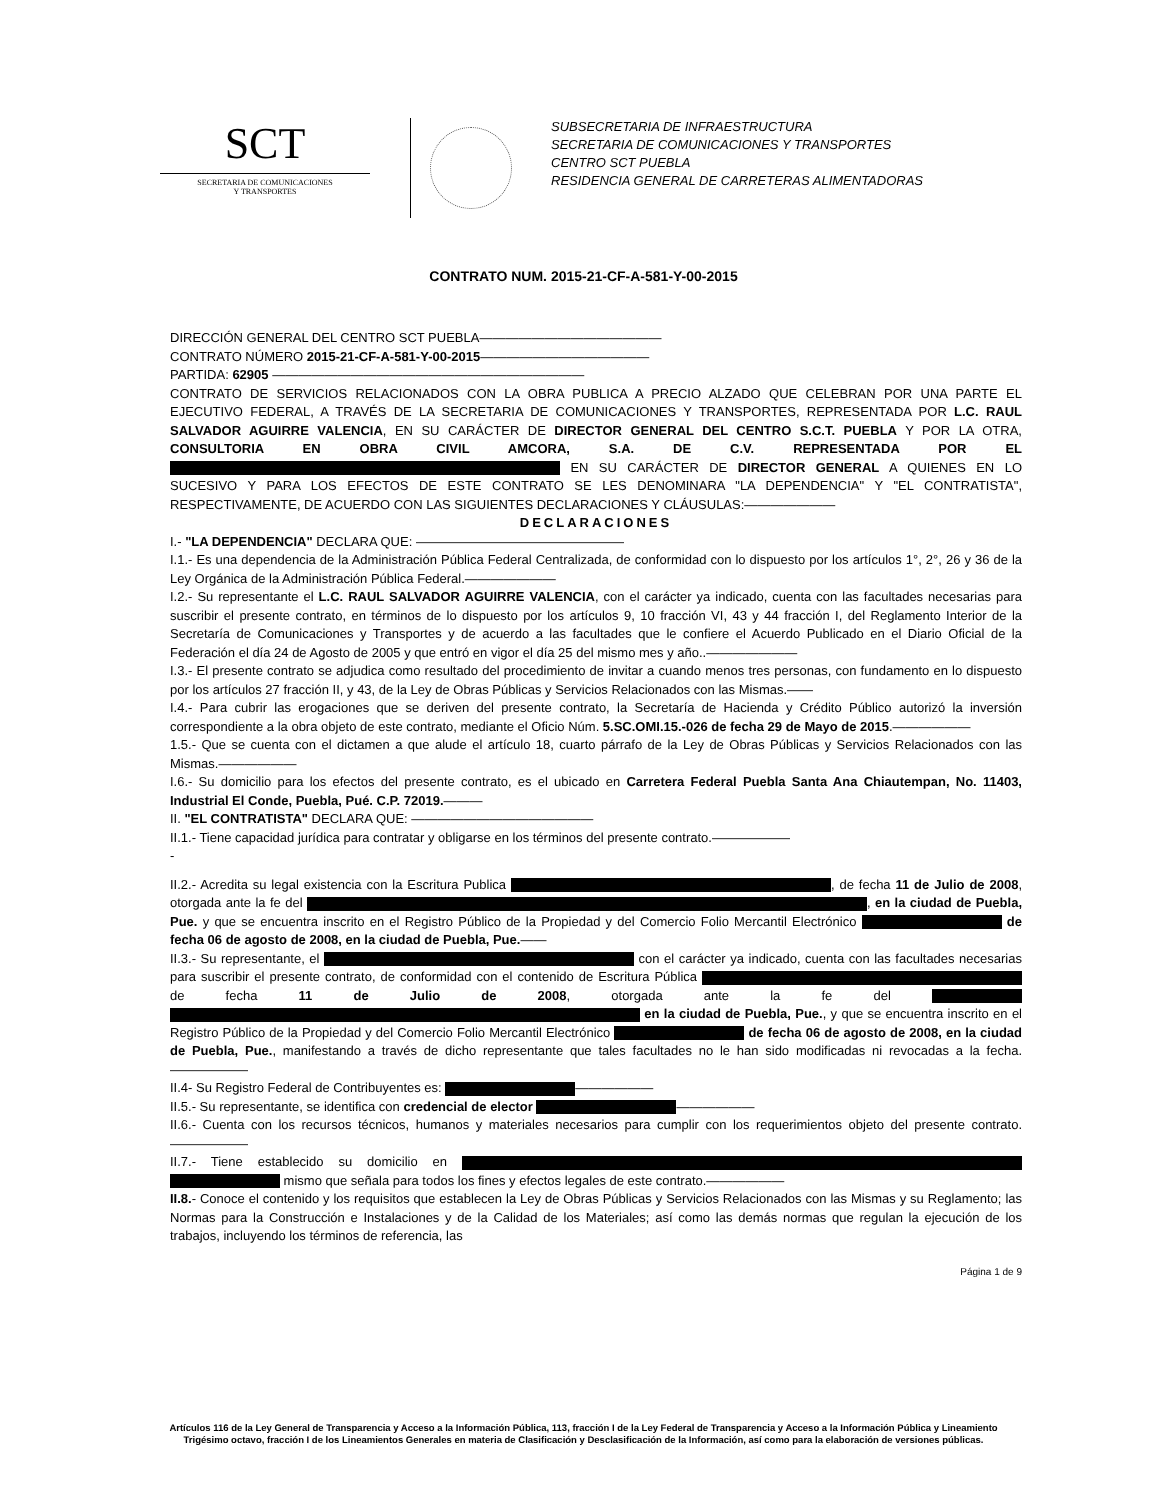SCT
SECRETARIA DE COMUNICACIONES
Y TRANSPORTES
SUBSECRETARIA DE INFRAESTRUCTURA
SECRETARIA DE COMUNICACIONES Y TRANSPORTES
CENTRO SCT PUEBLA
RESIDENCIA GENERAL DE CARRETERAS ALIMENTADORAS
CONTRATO NUM. 2015-21-CF-A-581-Y-00-2015
DIRECCIÓN GENERAL DEL CENTRO SCT PUEBLA——————————————
CONTRATO NÚMERO 2015-21-CF-A-581-Y-00-2015—————————————
PARTIDA: 62905 ————————————————————————
CONTRATO DE SERVICIOS RELACIONADOS CON LA OBRA PUBLICA A PRECIO ALZADO QUE CELEBRAN POR UNA PARTE EL EJECUTIVO FEDERAL, A TRAVÉS DE LA SECRETARIA DE COMUNICACIONES Y TRANSPORTES, REPRESENTADA POR L.C. RAUL SALVADOR AGUIRRE VALENCIA, EN SU CARÁCTER DE DIRECTOR GENERAL DEL CENTRO S.C.T. PUEBLA Y POR LA OTRA, CONSULTORIA EN OBRA CIVIL AMCORA, S.A. DE C.V. REPRESENTADA POR EL EN SU CARÁCTER DE DIRECTOR GENERAL A QUIENES EN LO SUCESIVO Y PARA LOS EFECTOS DE ESTE CONTRATO SE LES DENOMINARA "LA DEPENDENCIA" Y "EL CONTRATISTA", RESPECTIVAMENTE, DE ACUERDO CON LAS SIGUIENTES DECLARACIONES Y CLÁUSULAS:———————
DECLARACIONES
I.- "LA DEPENDENCIA" DECLARA QUE: ————————————————
I.1.- Es una dependencia de la Administración Pública Federal Centralizada, de conformidad con lo dispuesto por los artículos 1°, 2°, 26 y 36 de la Ley Orgánica de la Administración Pública Federal.———————
I.2.- Su representante el L.C. RAUL SALVADOR AGUIRRE VALENCIA, con el carácter ya indicado, cuenta con las facultades necesarias para suscribir el presente contrato, en términos de lo dispuesto por los artículos 9, 10 fracción VI, 43 y 44 fracción I, del Reglamento Interior de la Secretaría de Comunicaciones y Transportes y de acuerdo a las facultades que le confiere el Acuerdo Publicado en el Diario Oficial de la Federación el día 24 de Agosto de 2005 y que entró en vigor el día 25 del mismo mes y año..———————
I.3.- El presente contrato se adjudica como resultado del procedimiento de invitar a cuando menos tres personas, con fundamento en lo dispuesto por los artículos 27 fracción II, y 43, de la Ley de Obras Públicas y Servicios Relacionados con las Mismas.——
I.4.- Para cubrir las erogaciones que se deriven del presente contrato, la Secretaría de Hacienda y Crédito Público autorizó la inversión correspondiente a la obra objeto de este contrato, mediante el Oficio Núm. 5.SC.OMI.15.-026 de fecha 29 de Mayo de 2015.——————
1.5.- Que se cuenta con el dictamen a que alude el artículo 18, cuarto párrafo de la Ley de Obras Públicas y Servicios Relacionados con las Mismas.——————
I.6.- Su domicilio para los efectos del presente contrato, es el ubicado en Carretera Federal Puebla Santa Ana Chiautempan, No. 11403, Industrial El Conde, Puebla, Pué. C.P. 72019.———
II. "EL CONTRATISTA" DECLARA QUE: ——————————————
II.1.- Tiene capacidad jurídica para contratar y obligarse en los términos del presente contrato.——————
-
II.2.- Acredita su legal existencia con la Escritura Publica , de fecha 11 de Julio de 2008, otorgada ante la fe del , en la ciudad de Puebla, Pue. y que se encuentra inscrito en el Registro Público de la Propiedad y del Comercio Folio Mercantil Electrónico de fecha 06 de agosto de 2008, en la ciudad de Puebla, Pue.——
II.3.- Su representante, el con el carácter ya indicado, cuenta con las facultades necesarias para suscribir el presente contrato, de conformidad con el contenido de Escritura Pública de fecha 11 de Julio de 2008, otorgada ante la fe del en la ciudad de Puebla, Pue., y que se encuentra inscrito en el Registro Público de la Propiedad y del Comercio Folio Mercantil Electrónico de fecha 06 de agosto de 2008, en la ciudad de Puebla, Pue., manifestando a través de dicho representante que tales facultades no le han sido modificadas ni revocadas a la fecha.——————
II.4- Su Registro Federal de Contribuyentes es: ——————
II.5.- Su representante, se identifica con credencial de elector ——————
II.6.- Cuenta con los recursos técnicos, humanos y materiales necesarios para cumplir con los requerimientos objeto del presente contrato.——————
II.7.- Tiene establecido su domicilio en mismo que señala para todos los fines y efectos legales de este contrato.——————
II.8.- Conoce el contenido y los requisitos que establecen la Ley de Obras Públicas y Servicios Relacionados con las Mismas y su Reglamento; las Normas para la Construcción e Instalaciones y de la Calidad de los Materiales; así como las demás normas que regulan la ejecución de los trabajos, incluyendo los términos de referencia, las
Página 1 de 9
Artículos 116 de la Ley General de Transparencia y Acceso a la Información Pública, 113, fracción I de la Ley Federal de Transparencia y Acceso a la Información Pública y Lineamiento
Trigésimo octavo, fracción I de los Lineamientos Generales en materia de Clasificación y Desclasificación de la Información, así como para la elaboración de versiones públicas.